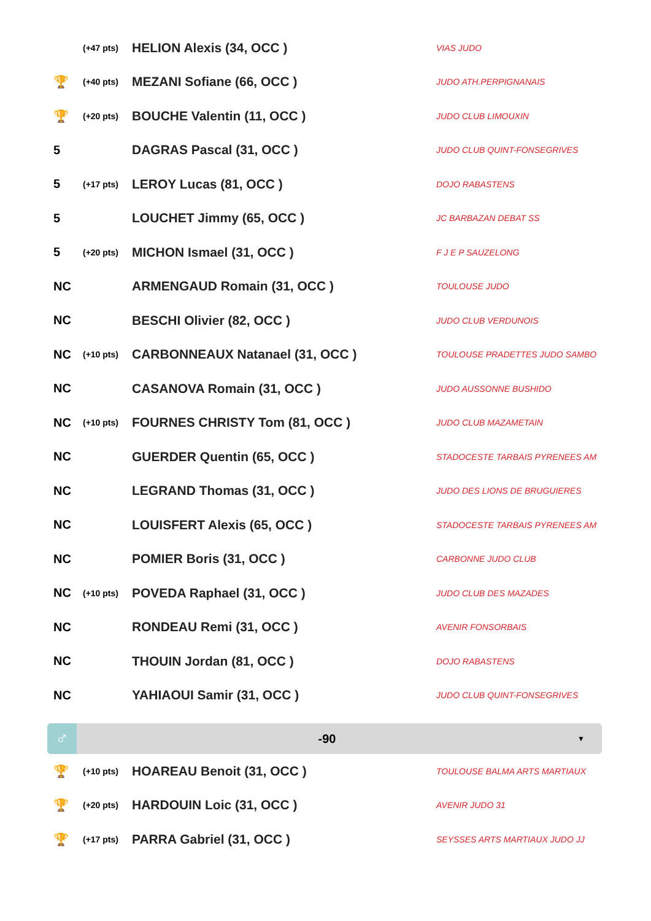| | (+47 pts) | HELION Alexis (34, OCC ) | VIAS JUDO |
| 🏆 | (+40 pts) | MEZANI Sofiane (66, OCC ) | JUDO ATH.PERPIGNANAIS |
| 🏆 | (+20 pts) | BOUCHE Valentin (11, OCC ) | JUDO CLUB LIMOUXIN |
| 5 | | DAGRAS Pascal (31, OCC ) | JUDO CLUB QUINT-FONSEGRIVES |
| 5 | (+17 pts) | LEROY Lucas (81, OCC ) | DOJO RABASTENS |
| 5 | | LOUCHET Jimmy (65, OCC ) | JC BARBAZAN DEBAT SS |
| 5 | (+20 pts) | MICHON Ismael (31, OCC ) | F J E P SAUZELONG |
| NC | | ARMENGAUD Romain (31, OCC ) | TOULOUSE JUDO |
| NC | | BESCHI Olivier (82, OCC ) | JUDO CLUB VERDUNOIS |
| NC | (+10 pts) | CARBONNEAUX Natanael (31, OCC ) | TOULOUSE PRADETTES JUDO SAMBO |
| NC | | CASANOVA Romain (31, OCC ) | JUDO AUSSONNE BUSHIDO |
| NC | (+10 pts) | FOURNES CHRISTY Tom (81, OCC ) | JUDO CLUB MAZAMETAIN |
| NC | | GUERDER Quentin (65, OCC ) | STADOCESTE TARBAIS PYRENEES AM |
| NC | | LEGRAND Thomas (31, OCC ) | JUDO DES LIONS DE BRUGUIERES |
| NC | | LOUISFERT Alexis (65, OCC ) | STADOCESTE TARBAIS PYRENEES AM |
| NC | | POMIER Boris (31, OCC ) | CARBONNE JUDO CLUB |
| NC | (+10 pts) | POVEDA Raphael (31, OCC ) | JUDO CLUB DES MAZADES |
| NC | | RONDEAU Remi (31, OCC ) | AVENIR FONSORBAIS |
| NC | | THOUIN Jordan (81, OCC ) | DOJO RABASTENS |
| NC | | YAHIAOUI Samir (31, OCC ) | JUDO CLUB QUINT-FONSEGRIVES |
♂
-90
▼
| 🏆 | (+10 pts) | HOAREAU Benoit (31, OCC ) | TOULOUSE BALMA ARTS MARTIAUX |
| 🏆 | (+20 pts) | HARDOUIN Loic (31, OCC ) | AVENIR JUDO 31 |
| 🏆 | (+17 pts) | PARRA Gabriel (31, OCC ) | SEYSSES ARTS MARTIAUX JUDO JJ |